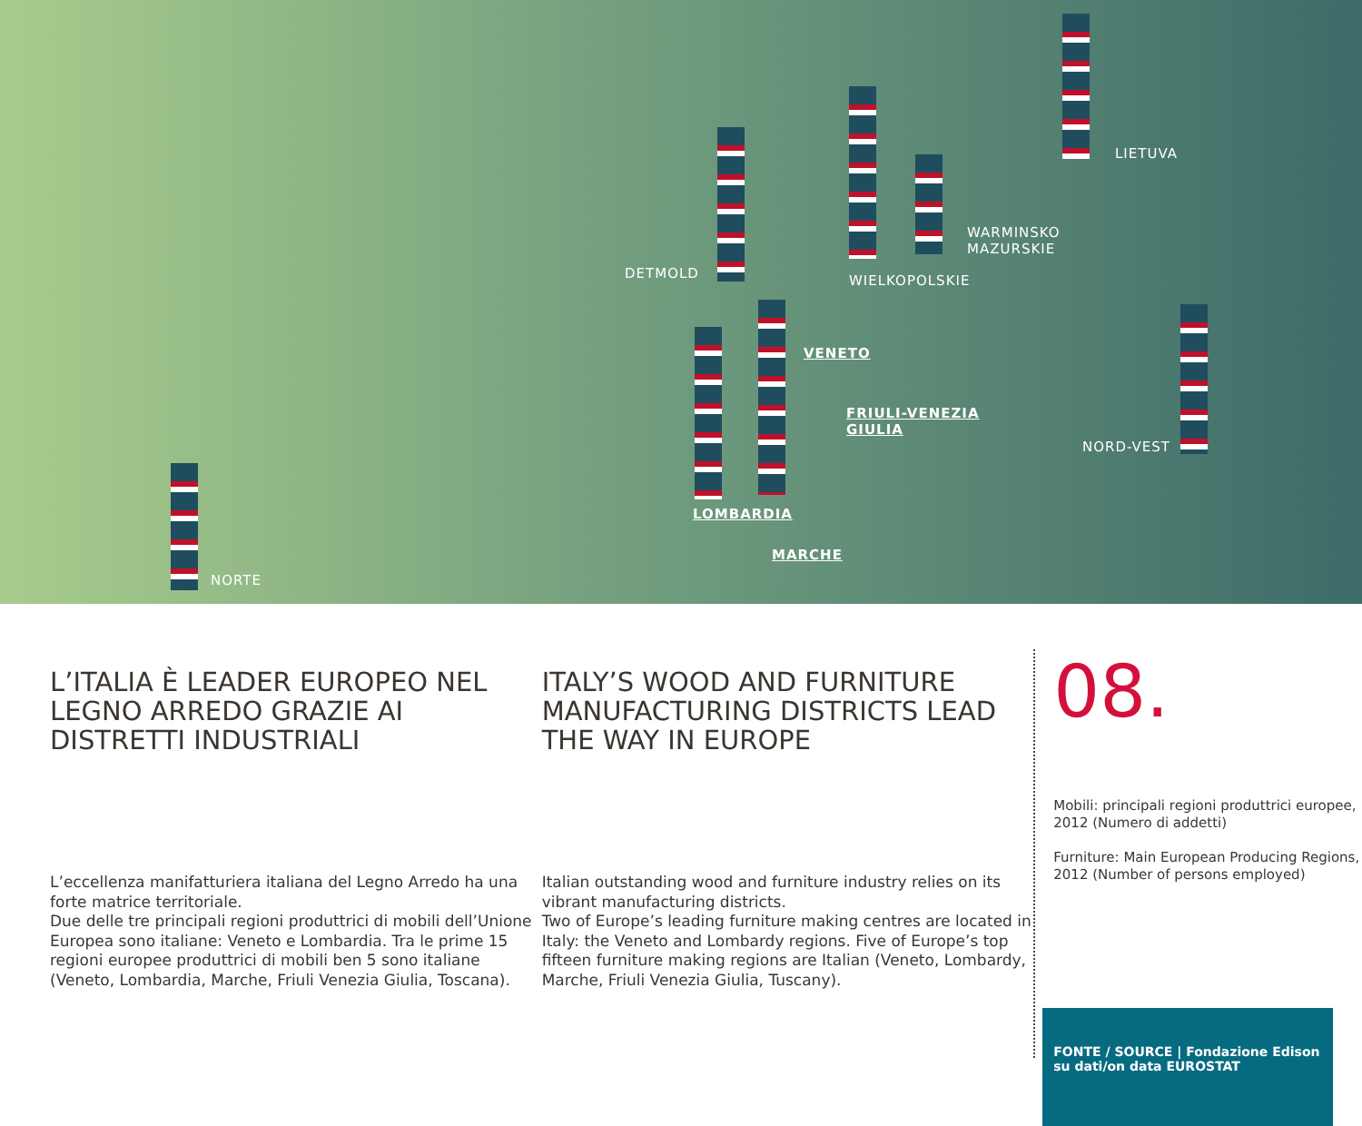DETMOLD WIELKOPOLSKIE
WARMINSKO
MAZURSKIE
LIETUVA
VENETO
FRIULI-VENEZIA
GIULIA
NORD-VEST
LOMBARDIA
MARCHE
NORTE
L’ITALIA È LEADER EUROPEO NEL LEGNO ARREDO GRAZIE AI DISTRETTI INDUSTRIALI
L’eccellenza manifatturiera italiana del Legno Arredo ha una forte matrice territoriale.
Due delle tre principali regioni produttrici di mobili dell’Unione Europea sono italiane: Veneto e Lombardia. Tra le prime 15 regioni europee produttrici di mobili ben 5 sono italiane (Veneto, Lombardia, Marche, Friuli Venezia Giulia, Toscana).
ITALY’S WOOD AND FURNITURE MANUFACTURING DISTRICTS LEAD THE WAY IN EUROPE
Italian outstanding wood and furniture industry relies on its vibrant manufacturing districts.
Two of Europe’s leading furniture making centres are located in Italy: the Veneto and Lombardy regions. Five of Europe’s top fifteen furniture making regions are Italian (Veneto, Lombardy, Marche, Friuli Venezia Giulia, Tuscany).
08.
Mobili: principali regioni produttrici europee, 2012 (Numero di addetti)
Furniture: Main European Producing Regions, 2012 (Number of persons employed)
FONTE / SOURCE | Fondazione Edison su dati/on data EUROSTAT